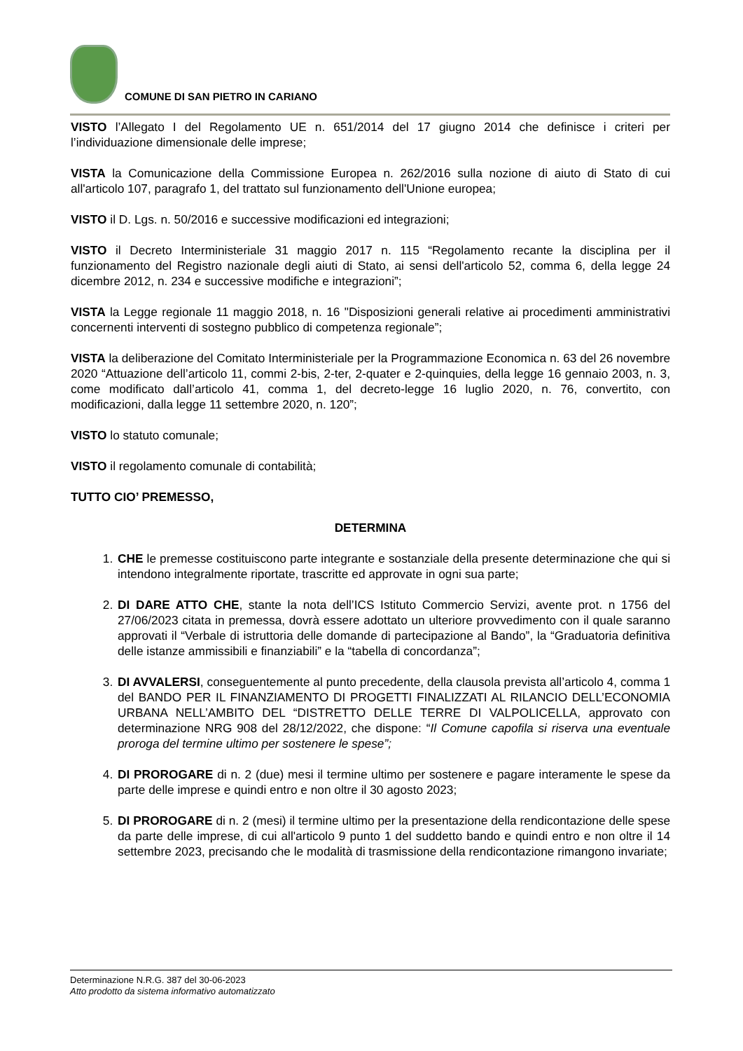COMUNE DI SAN PIETRO IN CARIANO
VISTO l’Allegato I del Regolamento UE n. 651/2014 del 17 giugno 2014 che definisce i criteri per l’individuazione dimensionale delle imprese;
VISTA la Comunicazione della Commissione Europea n. 262/2016 sulla nozione di aiuto di Stato di cui all'articolo 107, paragrafo 1, del trattato sul funzionamento dell'Unione europea;
VISTO il D. Lgs. n. 50/2016 e successive modificazioni ed integrazioni;
VISTO il Decreto Interministeriale 31 maggio 2017 n. 115 “Regolamento recante la disciplina per il funzionamento del Registro nazionale degli aiuti di Stato, ai sensi dell'articolo 52, comma 6, della legge 24 dicembre 2012, n. 234 e successive modifiche e integrazioni”;
VISTA la Legge regionale 11 maggio 2018, n. 16 "Disposizioni generali relative ai procedimenti amministrativi concernenti interventi di sostegno pubblico di competenza regionale”;
VISTA la deliberazione del Comitato Interministeriale per la Programmazione Economica n. 63 del 26 novembre 2020 “Attuazione dell’articolo 11, commi 2-bis, 2-ter, 2-quater e 2-quinquies, della legge 16 gennaio 2003, n. 3, come modificato dall’articolo 41, comma 1, del decreto-legge 16 luglio 2020, n. 76, convertito, con modificazioni, dalla legge 11 settembre 2020, n. 120”;
VISTO lo statuto comunale;
VISTO il regolamento comunale di contabilità;
TUTTO CIO’ PREMESSO,
DETERMINA
1. CHE le premesse costituiscono parte integrante e sostanziale della presente determinazione che qui si intendono integralmente riportate, trascritte ed approvate in ogni sua parte;
2. DI DARE ATTO CHE, stante la nota dell’ICS Istituto Commercio Servizi, avente prot. n 1756 del 27/06/2023 citata in premessa, dovrà essere adottato un ulteriore provvedimento con il quale saranno approvati il “Verbale di istruttoria delle domande di partecipazione al Bando”, la “Graduatoria definitiva delle istanze ammissibili e finanziabili” e la “tabella di concordanza”;
3. DI AVVALERSI, conseguentemente al punto precedente, della clausola prevista all’articolo 4, comma 1 del BANDO PER IL FINANZIAMENTO DI PROGETTI FINALIZZATI AL RILANCIO DELL’ECONOMIA URBANA NELL’AMBITO DEL “DISTRETTO DELLE TERRE DI VALPOLICELLA, approvato con determinazione NRG 908 del 28/12/2022, che dispone: “Il Comune capofila si riserva una eventuale proroga del termine ultimo per sostenere le spese”;
4. DI PROROGARE di n. 2 (due) mesi il termine ultimo per sostenere e pagare interamente le spese da parte delle imprese e quindi entro e non oltre il 30 agosto 2023;
5. DI PROROGARE di n. 2 (mesi) il termine ultimo per la presentazione della rendicontazione delle spese da parte delle imprese, di cui all'articolo 9 punto 1 del suddetto bando e quindi entro e non oltre il 14 settembre 2023, precisando che le modalità di trasmissione della rendicontazione rimangono invariate;
Determinazione N.R.G. 387 del 30-06-2023
Atto prodotto da sistema informativo automatizzato